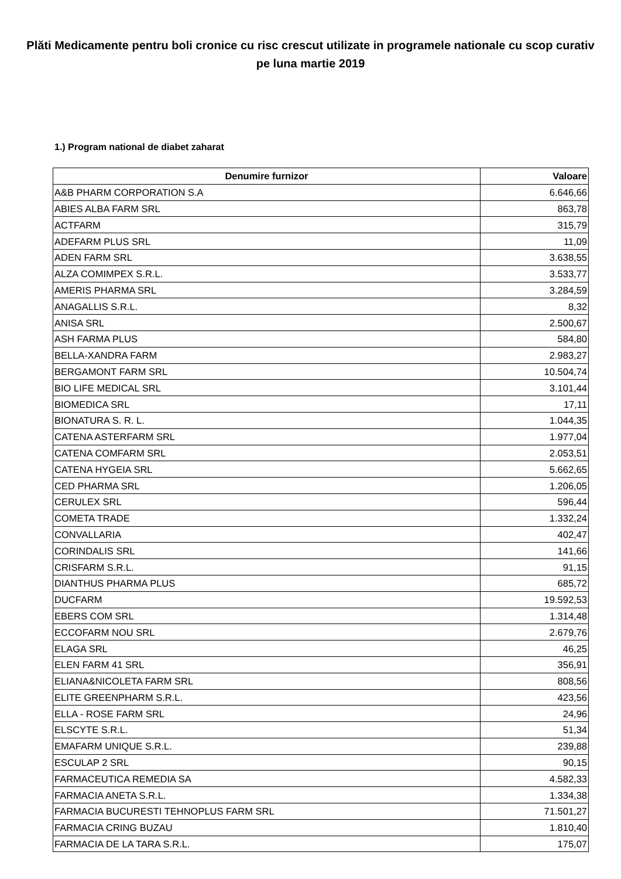Plăti Medicamente pentru boli cronice cu risc crescut utilizate in programele nationale cu scop curativ pe luna martie 2019
1.) Program national de diabet zaharat
| Denumire furnizor | Valoare |
| --- | --- |
| A&B PHARM CORPORATION S.A | 6.646,66 |
| ABIES ALBA FARM SRL | 863,78 |
| ACTFARM | 315,79 |
| ADEFARM PLUS SRL | 11,09 |
| ADEN FARM SRL | 3.638,55 |
| ALZA COMIMPEX S.R.L. | 3.533,77 |
| AMERIS PHARMA SRL | 3.284,59 |
| ANAGALLIS S.R.L. | 8,32 |
| ANISA SRL | 2.500,67 |
| ASH FARMA PLUS | 584,80 |
| BELLA-XANDRA FARM | 2.983,27 |
| BERGAMONT FARM SRL | 10.504,74 |
| BIO LIFE MEDICAL SRL | 3.101,44 |
| BIOMEDICA SRL | 17,11 |
| BIONATURA S. R. L. | 1.044,35 |
| CATENA ASTERFARM SRL | 1.977,04 |
| CATENA COMFARM SRL | 2.053,51 |
| CATENA HYGEIA SRL | 5.662,65 |
| CED PHARMA SRL | 1.206,05 |
| CERULEX SRL | 596,44 |
| COMETA TRADE | 1.332,24 |
| CONVALLARIA | 402,47 |
| CORINDALIS SRL | 141,66 |
| CRISFARM S.R.L. | 91,15 |
| DIANTHUS PHARMA PLUS | 685,72 |
| DUCFARM | 19.592,53 |
| EBERS COM SRL | 1.314,48 |
| ECCOFARM NOU SRL | 2.679,76 |
| ELAGA SRL | 46,25 |
| ELEN FARM 41 SRL | 356,91 |
| ELIANA&NICOLETA FARM SRL | 808,56 |
| ELITE GREENPHARM S.R.L. | 423,56 |
| ELLA - ROSE FARM SRL | 24,96 |
| ELSCYTE S.R.L. | 51,34 |
| EMAFARM UNIQUE S.R.L. | 239,88 |
| ESCULAP 2 SRL | 90,15 |
| FARMACEUTICA REMEDIA SA | 4.582,33 |
| FARMACIA ANETA S.R.L. | 1.334,38 |
| FARMACIA BUCURESTI TEHNOPLUS FARM SRL | 71.501,27 |
| FARMACIA CRING BUZAU | 1.810,40 |
| FARMACIA DE LA TARA S.R.L. | 175,07 |